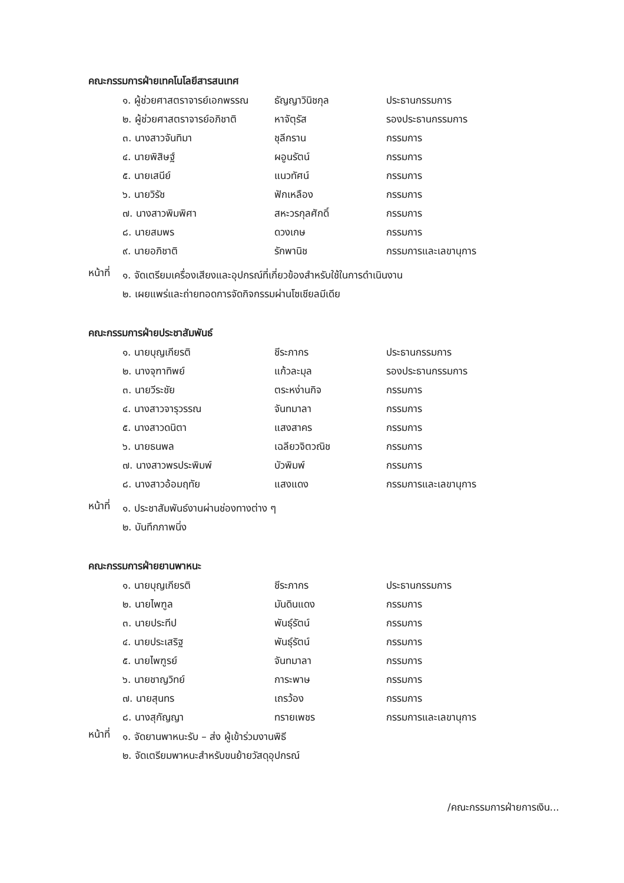คณะกรรมการฝ่ายเทคโนโลยีสารสนเทศ
| ๑. ผู้ช่วยศาสตราจารย์เอกพรรณ | ธัญญาวินิชกุล | ประธานกรรมการ |
| ๒. ผู้ช่วยศาสตราจารย์อภิชาติ | หาจัตุรัส | รองประธานกรรมการ |
| ๓. นางสาวจันทิมา | ชุลีกราน | กรรมการ |
| ๔. นายพิสิษฐ์ | ผอูนรัตน์ | กรรมการ |
| ๕. นายเสนีย์ | แนวทัศน์ | กรรมการ |
| ๖. นายวิรัช | ฟักเหลือง | กรรมการ |
| ๗. นางสาวพิมพิศา | สหะวรกุลศักดิ์ | กรรมการ |
| ๘. นายสมพร | ดวงเกษ | กรรมการ |
| ๙. นายอภิชาติ | รักพานิช | กรรมการและเลขานุการ |
หน้าที่
๑. จัดเตรียมเครื่องเสียงและอุปกรณ์ที่เกี่ยวข้องสำหรับใช้ในการดำเนินงาน
๒. เผยแพร่และถ่ายทอดการจัดกิจกรรมผ่านโซเชียลมีเดีย
คณะกรรมการฝ่ายประชาสัมพันธ์
| ๑. นายบุญเกียรติ | ชีระภากร | ประธานกรรมการ |
| ๒. นางจุฑาทิพย์ | แก้วละมุล | รองประธานกรรมการ |
| ๓. นายวีระชัย | ตระหง่านกิจ | กรรมการ |
| ๔. นางสาวจารุวรรณ | จันทมาลา | กรรมการ |
| ๕. นางสาวดนิตา | แสงสาคร | กรรมการ |
| ๖. นายธนพล | เฉลียวจิตวณิช | กรรมการ |
| ๗. นางสาวพรประพิมพ์ | บัวพิมพ์ | กรรมการ |
| ๘. นางสาวอ้อมฤทัย | แสงแดง | กรรมการและเลขานุการ |
หน้าที่
๑. ประชาสัมพันธ์งานผ่านช่องทางต่าง ๆ
๒. บันทึกภาพนิ่ง
คณะกรรมการฝ่ายยานพาหนะ
| ๑. นายบุญเกียรติ | ชีระภากร | ประธานกรรมการ |
| ๒. นายไพฑูล | มันดินแดง | กรรมการ |
| ๓. นายประทีป | พันธุ์รัตน์ | กรรมการ |
| ๔. นายประเสริฐ | พันธุ์รัตน์ | กรรมการ |
| ๕. นายไพฑูรย์ | จันทมาลา | กรรมการ |
| ๖. นายชาญวิทย์ | การะพาษ | กรรมการ |
| ๗. นายสุนทร | เถรว้อง | กรรมการ |
| ๘. นางสุกัญญา | ทรายเพชร | กรรมการและเลขานุการ |
หน้าที่
๑. จัดยานพาหนะรับ – ส่ง ผู้เข้าร่วมงานพิธี
๒. จัดเตรียมพาหนะสำหรับขนย้ายวัสดุอุปกรณ์
/คณะกรรมการฝ่ายการเงิน...